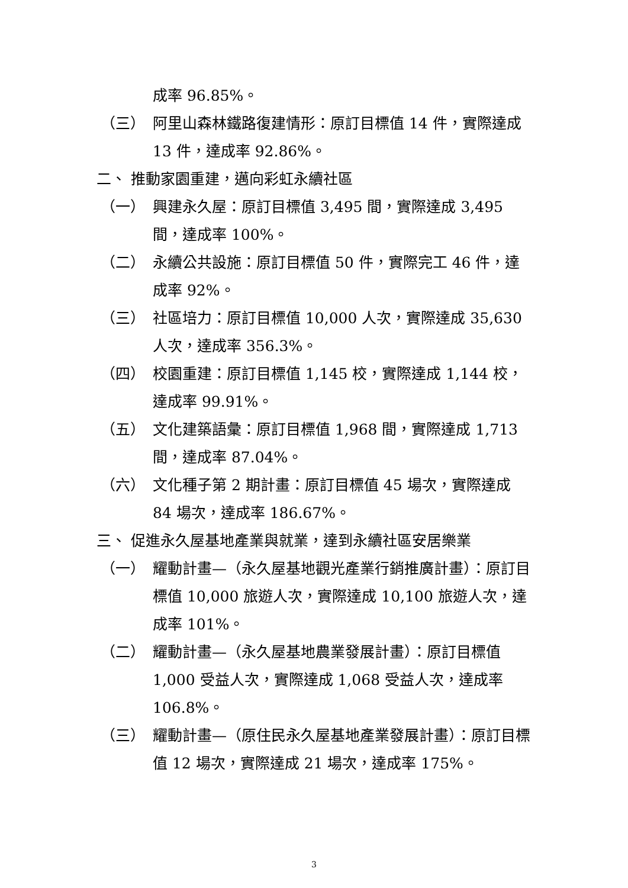成率 96.85%。
（三） 阿里山森林鐵路復建情形：原訂目標值 14 件，實際達成 13 件，達成率 92.86%。
二、 推動家園重建，邁向彩虹永續社區
（一） 興建永久屋：原訂目標值 3,495 間，實際達成 3,495 間，達成率 100%。
（二） 永續公共設施：原訂目標值 50 件，實際完工 46 件，達成率 92%。
（三） 社區培力：原訂目標值 10,000 人次，實際達成 35,630 人次，達成率 356.3%。
（四） 校園重建：原訂目標值 1,145 校，實際達成 1,144 校，達成率 99.91%。
（五） 文化建築語彙：原訂目標值 1,968 間，實際達成 1,713 間，達成率 87.04%。
（六） 文化種子第 2 期計畫：原訂目標值 45 場次，實際達成 84 場次，達成率 186.67%。
三、 促進永久屋基地產業與就業，達到永續社區安居樂業
（一） 耀動計畫—（永久屋基地觀光產業行銷推廣計畫）：原訂目標值 10,000 旅遊人次，實際達成 10,100 旅遊人次，達成率 101%。
（二） 耀動計畫—（永久屋基地農業發展計畫）：原訂目標值 1,000 受益人次，實際達成 1,068 受益人次，達成率 106.8%。
（三） 耀動計畫—（原住民永久屋基地產業發展計畫）：原訂目標值 12 場次，實際達成 21 場次，達成率 175%。
3